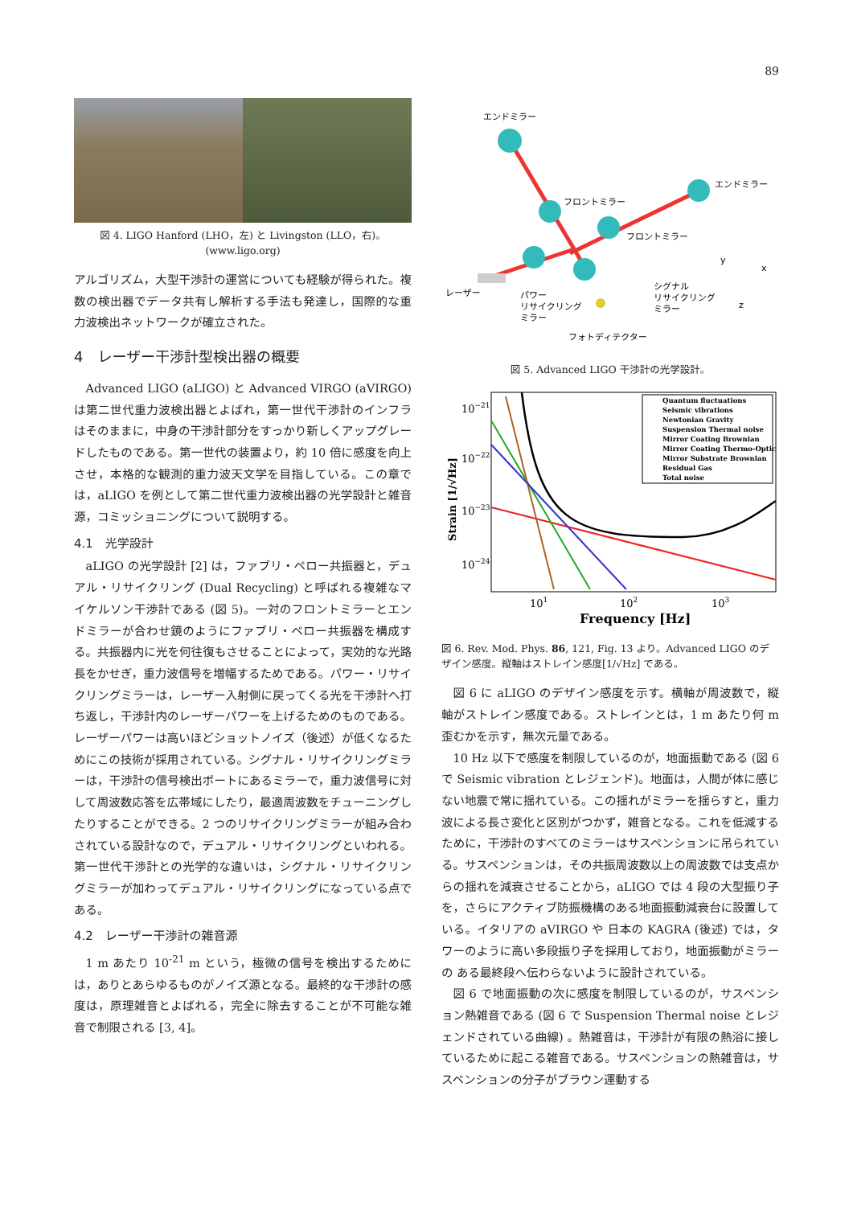89
図 4. LIGO Hanford (LHO，左) と Livingston (LLO，右)。
(www.ligo.org)
アルゴリズム，大型干渉計の運営についても経験が得られた。複数の検出器でデータ共有し解析する手法も発達し，国際的な重力波検出ネットワークが確立された。
4　レーザー干渉計型検出器の概要
Advanced LIGO (aLIGO) と Advanced VIRGO (aVIRGO) は第二世代重力波検出器とよばれ，第一世代干渉計のインフラはそのままに，中身の干渉計部分をすっかり新しくアップグレードしたものである。第一世代の装置より，約 10 倍に感度を向上させ，本格的な観測的重力波天文学を目指している。この章では，aLIGO を例として第二世代重力波検出器の光学設計と雑音源，コミッショニングについて説明する。
4.1　光学設計
aLIGO の光学設計 [2] は，ファブリ・ペロー共振器と，デュアル・リサイクリング (Dual Recycling) と呼ばれる複雑なマイケルソン干渉計である (図 5)。一対のフロントミラーとエンドミラーが合わせ鏡のようにファブリ・ペロー共振器を構成する。共振器内に光を何往復もさせることによって，実効的な光路長をかせぎ，重力波信号を増幅するためである。パワー・リサイクリングミラーは，レーザー入射側に戻ってくる光を干渉計へ打ち返し，干渉計内のレーザーパワーを上げるためのものである。レーザーパワーは高いほどショットノイズ（後述）が低くなるためにこの技術が採用されている。シグナル・リサイクリングミラーは，干渉計の信号検出ポートにあるミラーで，重力波信号に対して周波数応答を広帯域にしたり，最適周波数をチューニングしたりすることができる。2 つのリサイクリングミラーが組み合わされている設計なので，デュアル・リサイクリングといわれる。第一世代干渉計との光学的な違いは，シグナル・リサイクリングミラーが加わってデュアル・リサイクリングになっている点である。
4.2　レーザー干渉計の雑音源
1 m あたり 10<sup>-21</sup> m という，極微の信号を検出するためには，ありとあらゆるものがノイズ源となる。最終的な干渉計の感度は，原理雑音とよばれる，完全に除去することが不可能な雑音で制限される [3, 4]。
エンドミラー
エンドミラー
フロントミラー
フロントミラー
レーザー
パワー
リサイクリング
ミラー
シグナル
リサイクリング
ミラー
フォトディテクター
y
x
z
図 5. Advanced LIGO 干渉計の光学設計。
10−21
10−22
10−23
10−24
Strain [1/√Hz]
101
102
103
Frequency [Hz]
Quantum fluctuations
Seismic vibrations
Newtonian Gravity
Suspension Thermal noise
Mirror Coating Brownian
Mirror Coating Thermo-Optic
Mirror Substrate Brownian
Residual Gas
Total noise
図 6. Rev. Mod. Phys. 86, 121, Fig. 13 より。Advanced LIGO のデザイン感度。縦軸はストレイン感度[1/√Hz] である。
図 6 に aLIGO のデザイン感度を示す。横軸が周波数で，縦軸がストレイン感度である。ストレインとは，1 m あたり何 m 歪むかを示す，無次元量である。
10 Hz 以下で感度を制限しているのが，地面振動である (図 6 で Seismic vibration とレジェンド)。地面は，人間が体に感じない地震で常に揺れている。この揺れがミラーを揺らすと，重力波による長さ変化と区別がつかず，雑音となる。これを低減するために，干渉計のすべてのミラーはサスペンションに吊られている。サスペンションは，その共振周波数以上の周波数では支点からの揺れを減衰させることから，aLIGO では 4 段の大型振り子を，さらにアクティブ防振機構のある地面振動減衰台に設置している。イタリアの aVIRGO や 日本の KAGRA (後述) では，タワーのように高い多段振り子を採用しており，地面振動がミラーの ある最終段へ伝わらないように設計されている。
図 6 で地面振動の次に感度を制限しているのが，サスペンション熱雑音である (図 6 で Suspension Thermal noise とレジェンドされている曲線) 。熱雑音は，干渉計が有限の熱浴に接しているために起こる雑音である。サスペンションの熱雑音は，サスペンションの分子がブラウン運動する